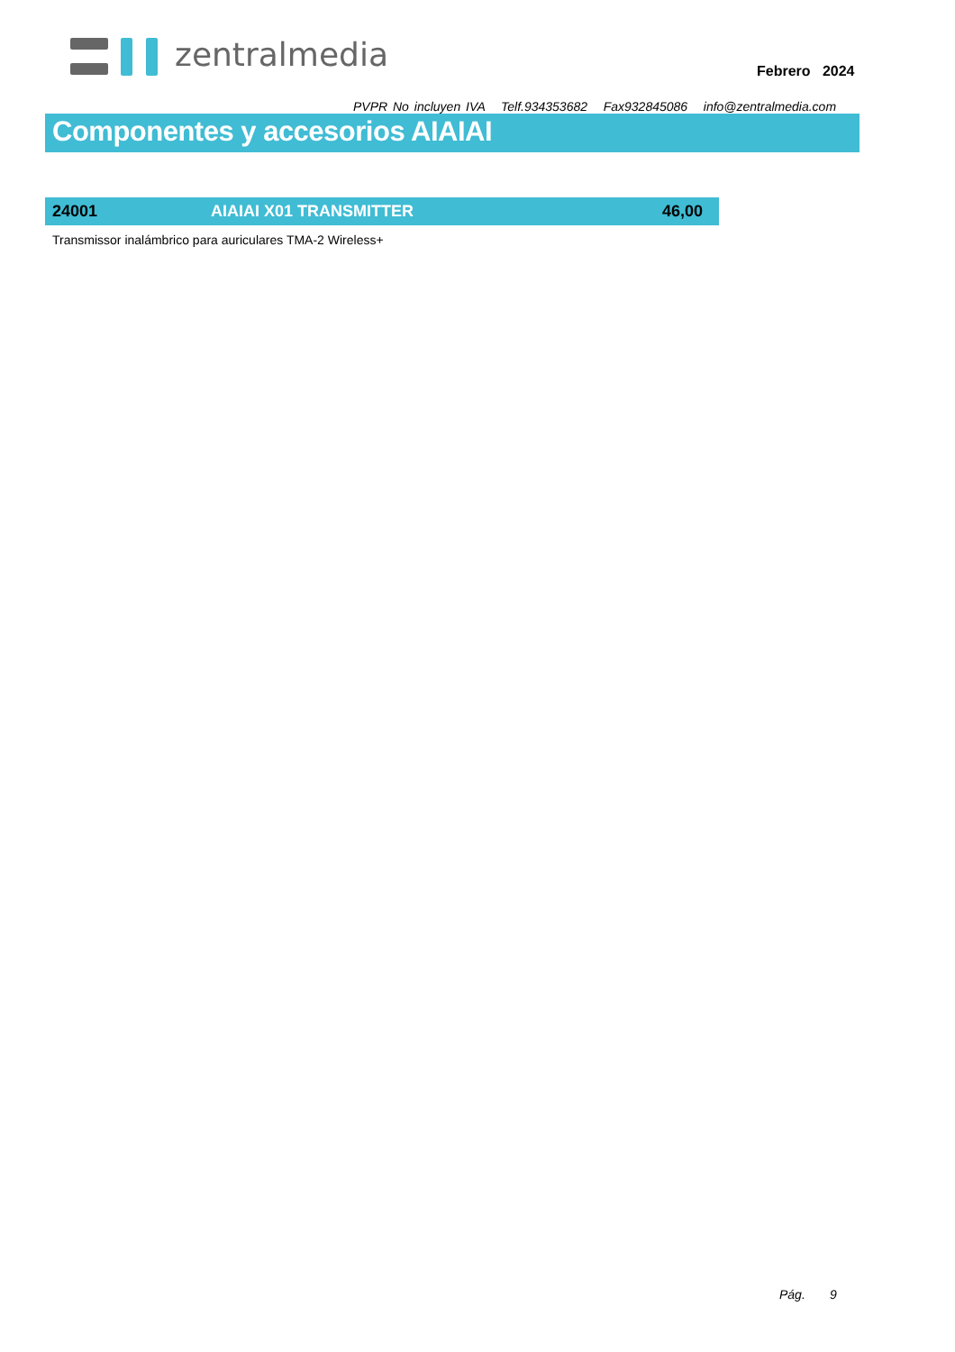zentralmedia
Febrero 2024
PVPR No incluyen IVA Telf.934353682 Fax932845086 info@zentralmedia.com
Componentes y accesorios AIAIAI
| 24001 | AIAIAI X01 TRANSMITTER | 46,00 |
Transmissor inalámbrico para auriculares TMA-2 Wireless+
Pág. 9